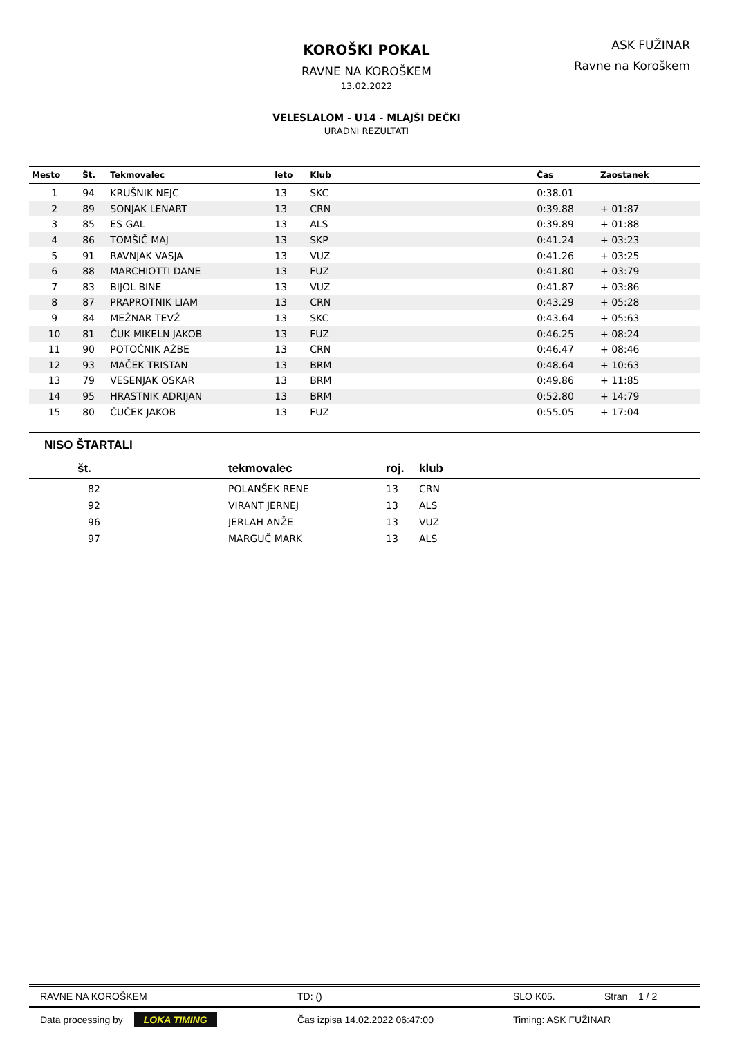KOROŠKI POKAL
RAVNE NA KOROŠKEM
13.02.2022
VELESLALOM - U14 - MLAJŠI DEČKI
URADNI REZULTATI
ASK FUŽINAR
Ravne na Koroškem
| Mesto | Št. | Tekmovalec | leto | Klub | Čas | Zaostanek |
| --- | --- | --- | --- | --- | --- | --- |
| 1 | 94 | KRUŠNIK NEJC | 13 | SKC | 0:38.01 | |
| 2 | 89 | SONJAK LENART | 13 | CRN | 0:39.88 | + 01:87 |
| 3 | 85 | ES GAL | 13 | ALS | 0:39.89 | + 01:88 |
| 4 | 86 | TOMŠIČ MAJ | 13 | SKP | 0:41.24 | + 03:23 |
| 5 | 91 | RAVNJAK VASJA | 13 | VUZ | 0:41.26 | + 03:25 |
| 6 | 88 | MARCHIOTTI DANE | 13 | FUZ | 0:41.80 | + 03:79 |
| 7 | 83 | BIJOL BINE | 13 | VUZ | 0:41.87 | + 03:86 |
| 8 | 87 | PRAPROTNIK LIAM | 13 | CRN | 0:43.29 | + 05:28 |
| 9 | 84 | MEŽNAR TEVŽ | 13 | SKC | 0:43.64 | + 05:63 |
| 10 | 81 | ČUK MIKELN JAKOB | 13 | FUZ | 0:46.25 | + 08:24 |
| 11 | 90 | POTOČNIK AŽBE | 13 | CRN | 0:46.47 | + 08:46 |
| 12 | 93 | MAČEK TRISTAN | 13 | BRM | 0:48.64 | + 10:63 |
| 13 | 79 | VESENJAK OSKAR | 13 | BRM | 0:49.86 | + 11:85 |
| 14 | 95 | HRASTNIK ADRIJAN | 13 | BRM | 0:52.80 | + 14:79 |
| 15 | 80 | ČUČEK JAKOB | 13 | FUZ | 0:55.05 | + 17:04 |
NISO ŠTARTALI
| št. | tekmovalec | roj. | klub |
| --- | --- | --- | --- |
| 82 | POLANŠEK RENE | 13 | CRN |
| 92 | VIRANT JERNEJ | 13 | ALS |
| 96 | JERLAH ANŽE | 13 | VUZ |
| 97 | MARGUČ MARK | 13 | ALS |
| RAVNE NA KOROŠKEM | TD: () | SLO K05. | Stran 1 / 2 |
| Data processing by LOKA TIMING | Čas izpisa 14.02.2022 06:47:00 | Timing: ASK FUŽINAR | |